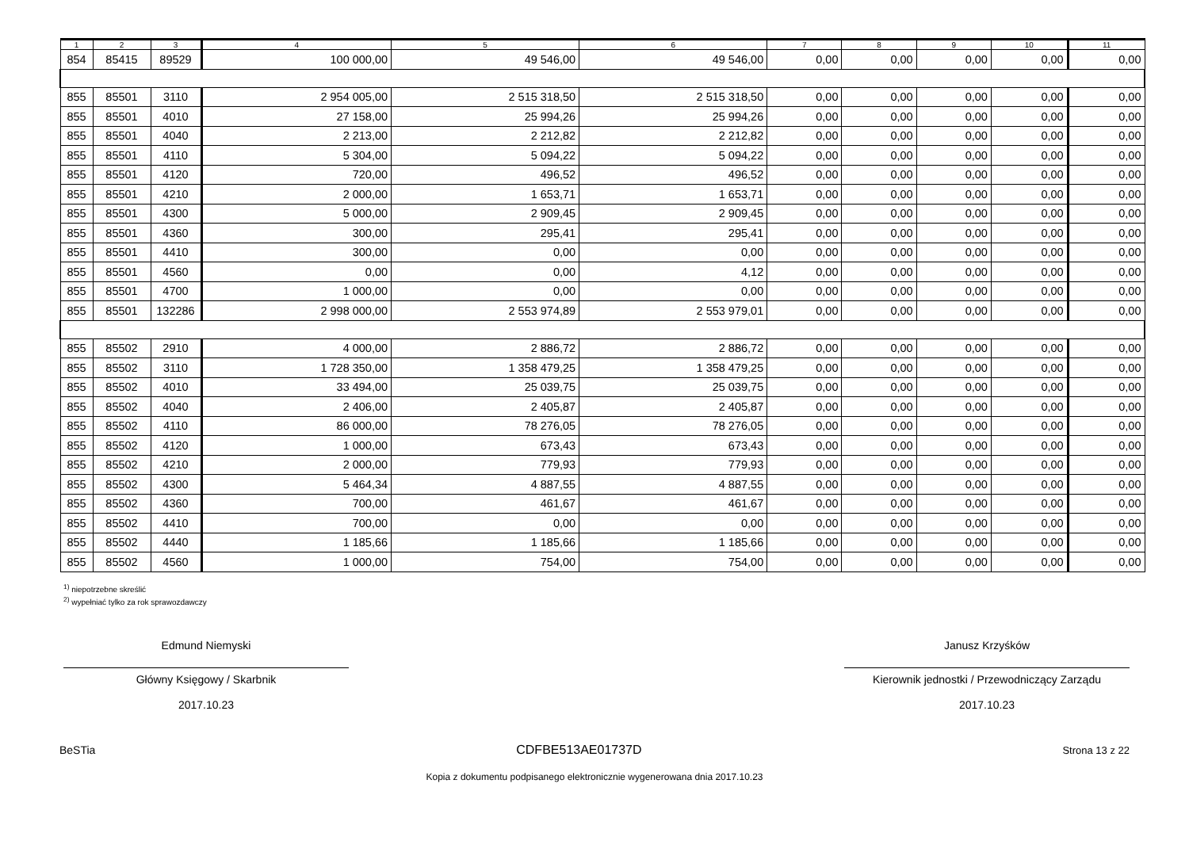| 1 | 2 | 3 | 4 | 5 | 6 | 7 | 8 | 9 | 10 | 11 |
| --- | --- | --- | --- | --- | --- | --- | --- | --- | --- | --- |
| 854 | 85415 | 89529 | 100 000,00 | 49 546,00 | 49 546,00 | 0,00 | 0,00 | 0,00 | 0,00 | 0,00 |
| 855 | 85501 | 3110 | 2 954 005,00 | 2 515 318,50 | 2 515 318,50 | 0,00 | 0,00 | 0,00 | 0,00 | 0,00 |
| 855 | 85501 | 4010 | 27 158,00 | 25 994,26 | 25 994,26 | 0,00 | 0,00 | 0,00 | 0,00 | 0,00 |
| 855 | 85501 | 4040 | 2 213,00 | 2 212,82 | 2 212,82 | 0,00 | 0,00 | 0,00 | 0,00 | 0,00 |
| 855 | 85501 | 4110 | 5 304,00 | 5 094,22 | 5 094,22 | 0,00 | 0,00 | 0,00 | 0,00 | 0,00 |
| 855 | 85501 | 4120 | 720,00 | 496,52 | 496,52 | 0,00 | 0,00 | 0,00 | 0,00 | 0,00 |
| 855 | 85501 | 4210 | 2 000,00 | 1 653,71 | 1 653,71 | 0,00 | 0,00 | 0,00 | 0,00 | 0,00 |
| 855 | 85501 | 4300 | 5 000,00 | 2 909,45 | 2 909,45 | 0,00 | 0,00 | 0,00 | 0,00 | 0,00 |
| 855 | 85501 | 4360 | 300,00 | 295,41 | 295,41 | 0,00 | 0,00 | 0,00 | 0,00 | 0,00 |
| 855 | 85501 | 4410 | 300,00 | 0,00 | 0,00 | 0,00 | 0,00 | 0,00 | 0,00 | 0,00 |
| 855 | 85501 | 4560 | 0,00 | 0,00 | 4,12 | 0,00 | 0,00 | 0,00 | 0,00 | 0,00 |
| 855 | 85501 | 4700 | 1 000,00 | 0,00 | 0,00 | 0,00 | 0,00 | 0,00 | 0,00 | 0,00 |
| 855 | 85501 | 132286 | 2 998 000,00 | 2 553 974,89 | 2 553 979,01 | 0,00 | 0,00 | 0,00 | 0,00 | 0,00 |
| 855 | 85502 | 2910 | 4 000,00 | 2 886,72 | 2 886,72 | 0,00 | 0,00 | 0,00 | 0,00 | 0,00 |
| 855 | 85502 | 3110 | 1 728 350,00 | 1 358 479,25 | 1 358 479,25 | 0,00 | 0,00 | 0,00 | 0,00 | 0,00 |
| 855 | 85502 | 4010 | 33 494,00 | 25 039,75 | 25 039,75 | 0,00 | 0,00 | 0,00 | 0,00 | 0,00 |
| 855 | 85502 | 4040 | 2 406,00 | 2 405,87 | 2 405,87 | 0,00 | 0,00 | 0,00 | 0,00 | 0,00 |
| 855 | 85502 | 4110 | 86 000,00 | 78 276,05 | 78 276,05 | 0,00 | 0,00 | 0,00 | 0,00 | 0,00 |
| 855 | 85502 | 4120 | 1 000,00 | 673,43 | 673,43 | 0,00 | 0,00 | 0,00 | 0,00 | 0,00 |
| 855 | 85502 | 4210 | 2 000,00 | 779,93 | 779,93 | 0,00 | 0,00 | 0,00 | 0,00 | 0,00 |
| 855 | 85502 | 4300 | 5 464,34 | 4 887,55 | 4 887,55 | 0,00 | 0,00 | 0,00 | 0,00 | 0,00 |
| 855 | 85502 | 4360 | 700,00 | 461,67 | 461,67 | 0,00 | 0,00 | 0,00 | 0,00 | 0,00 |
| 855 | 85502 | 4410 | 700,00 | 0,00 | 0,00 | 0,00 | 0,00 | 0,00 | 0,00 | 0,00 |
| 855 | 85502 | 4440 | 1 185,66 | 1 185,66 | 1 185,66 | 0,00 | 0,00 | 0,00 | 0,00 | 0,00 |
| 855 | 85502 | 4560 | 1 000,00 | 754,00 | 754,00 | 0,00 | 0,00 | 0,00 | 0,00 | 0,00 |
<sup>1)</sup> niepotrzebne skreślić
<sup>2)</sup> wypełniać tylko za rok sprawozdawczy
Edmund Niemyski
Główny Księgowy / Skarbnik
2017.10.23
Janusz Krzyśków
Kierownik jednostki / Przewodniczący Zarządu
2017.10.23
BeSTia CDFBE513AE01737D Strona 13 z 22
Kopia z dokumentu podpisanego elektronicznie wygenerowana dnia 2017.10.23